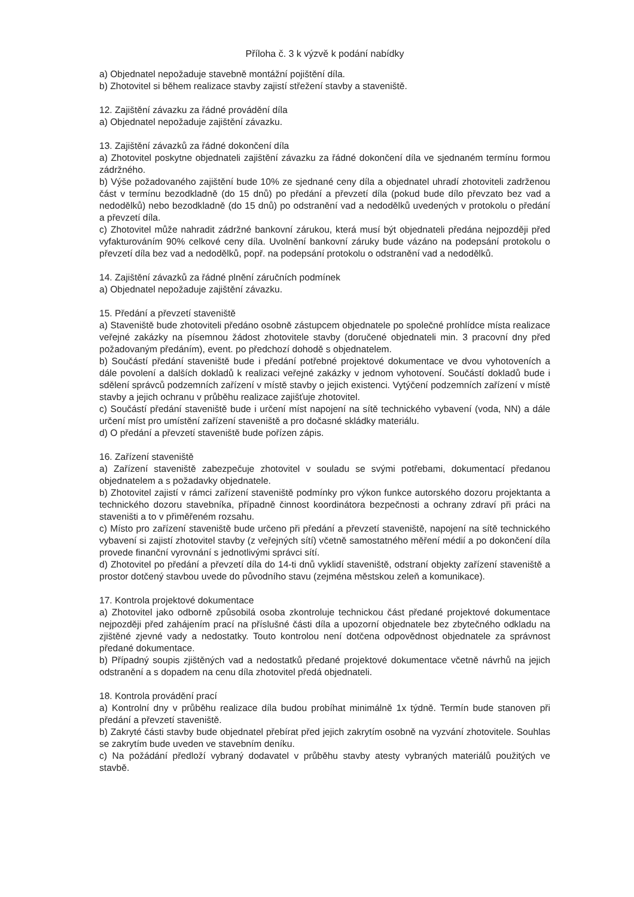Příloha č. 3 k výzvě k podání nabídky
a) Objednatel nepožaduje stavebně montážní pojištění díla.
b) Zhotovitel si během realizace stavby zajistí střežení stavby a staveniště.
12. Zajištění závazku za řádné provádění díla
a) Objednatel nepožaduje zajištění závazku.
13. Zajištění závazků za řádné dokončení díla
a) Zhotovitel poskytne objednateli zajištění závazku za řádné dokončení díla ve sjednaném termínu formou zádržného.
b) Výše požadovaného zajištění bude 10% ze sjednané ceny díla a objednatel uhradí zhotoviteli zadrženou část v termínu bezodkladně (do 15 dnů) po předání a převzetí díla (pokud bude dílo převzato bez vad a nedodělků) nebo bezodkladně (do 15 dnů) po odstranění vad a nedodělků uvedených v protokolu o předání a převzetí díla.
c) Zhotovitel může nahradit zádržné bankovní zárukou, která musí být objednateli předána nejpozději před vyfakturováním 90% celkové ceny díla. Uvolnění bankovní záruky bude vázáno na podepsání protokolu o převzetí díla bez vad a nedodělků, popř. na podepsání protokolu o odstranění vad a nedodělků.
14. Zajištění závazků za řádné plnění záručních podmínek
a) Objednatel nepožaduje zajištění závazku.
15. Předání a převzetí staveniště
a) Staveniště bude zhotoviteli předáno osobně zástupcem objednatele po společné prohlídce místa realizace veřejné zakázky na písemnou žádost zhotovitele stavby (doručené objednateli min. 3 pracovní dny před požadovaným předáním), event. po předchozí dohodě s objednatelem.
b) Součástí předání staveniště bude i předání potřebné projektové dokumentace ve dvou vyhotoveních a dále povolení a dalších dokladů k realizaci veřejné zakázky v jednom vyhotovení. Součástí dokladů bude i sdělení správců podzemních zařízení v místě stavby o jejich existenci. Vytýčení podzemních zařízení v místě stavby a jejich ochranu v průběhu realizace zajišťuje zhotovitel.
c) Součástí předání staveniště bude i určení míst napojení na sítě technického vybavení (voda, NN) a dále určení míst pro umístění zařízení staveniště a pro dočasné skládky materiálu.
d) O předání a převzetí staveniště bude pořízen zápis.
16. Zařízení staveniště
a) Zařízení staveniště zabezpečuje zhotovitel v souladu se svými potřebami, dokumentací předanou objednatelem a s požadavky objednatele.
b) Zhotovitel zajistí v rámci zařízení staveniště podmínky pro výkon funkce autorského dozoru projektanta a technického dozoru stavebníka, případně činnost koordinátora bezpečnosti a ochrany zdraví při práci na staveništi a to v přiměřeném rozsahu.
c) Místo pro zařízení staveniště bude určeno při předání a převzetí staveniště, napojení na sítě technického vybavení si zajistí zhotovitel stavby (z veřejných sítí) včetně samostatného měření médií a po dokončení díla provede finanční vyrovnání s jednotlivými správci sítí.
d) Zhotovitel po předání a převzetí díla do 14-ti dnů vyklidí staveniště, odstraní objekty zařízení staveniště a prostor dotčený stavbou uvede do původního stavu (zejména městskou zeleň a komunikace).
17. Kontrola projektové dokumentace
a) Zhotovitel jako odborně způsobilá osoba zkontroluje technickou část předané projektové dokumentace nejpozději před zahájením prací na příslušné části díla a upozorní objednatele bez zbytečného odkladu na zjištěné zjevné vady a nedostatky. Touto kontrolou není dotčena odpovědnost objednatele za správnost předané dokumentace.
b) Případný soupis zjištěných vad a nedostatků předané projektové dokumentace včetně návrhů na jejich odstranění a s dopadem na cenu díla zhotovitel předá objednateli.
18. Kontrola provádění prací
a) Kontrolní dny v průběhu realizace díla budou probíhat minimálně 1x týdně. Termín bude stanoven při předání a převzetí staveniště.
b) Zakryté části stavby bude objednatel přebírat před jejich zakrytím osobně na vyzvání zhotovitele. Souhlas se zakrytím bude uveden ve stavebním deníku.
c) Na požádání předloží vybraný dodavatel v průběhu stavby atesty vybraných materiálů použitých ve stavbě.